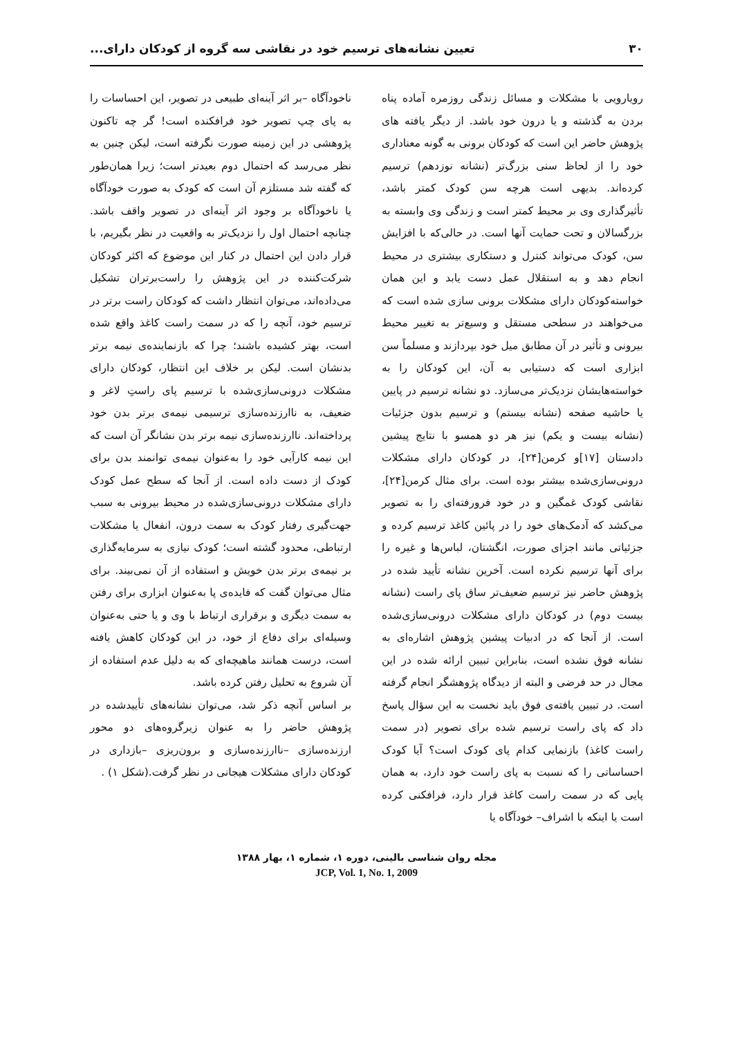۳۰ تعیین نشانه‌های ترسیم خود در نقاشی سه گروه از کودکان دارای...
رویارویی با مشکلات و مسائل زندگی روزمره آماده پناه بردن به گذشته و یا درون خود باشد. از دیگر یافته های پژوهش حاضر این است که کودکان برونی به گونه معناداری خود را از لحاظ سنی بزرگ‌تر (نشانه نوزدهم) ترسیم کرده‌اند. بدیهی است هرچه سن کودک کمتر باشد، تأثیرگذاری وی بر محیط کمتر است و زندگی وی وابسته به بزرگسالان و تحت حمایت آنها است. در حالی‌که با افزایش سن، کودک می‌تواند کنترل و دستکاری بیشتری در محیط انجام دهد و به استقلال عمل دست یابد و این همان خواسته‌کودکان دارای مشکلات برونی سازی شده است که می‌خواهند در سطحی مستقل و وسیع‌تر به تغییر محیط بیرونی و تأثیر در آن مطابق میل خود بپردازند و مسلماً سن ابزاری است که دستیابی به آن، این کودکان را به خواسته‌هایشان نزدیک‌تر می‌سازد. دو نشانه ترسیم در پایین یا حاشیه صفحه (نشانه بیستم) و ترسیم بدون جزئیات (نشانه بیست و یکم) نیز هر دو همسو با نتایج پیشین دادستان [۱۷]و کرمن[۲۴]، در کودکان دارای مشکلات درونی‌سازی‌شده بیشتر بوده است. برای مثال کرمن[۲۴]، نقاشی کودک غمگین و در خود فرورفته‌ای را به تصویر می‌کشد که آدمک‌های خود را در پائین کاغذ ترسیم کرده و جزئیاتی مانند اجزای صورت، انگشتان، لباس‌ها و غیره را برای آنها ترسیم نکرده است. آخرین نشانه تأیید شده در پژوهش حاضر نیز ترسیم ضعیف‌تر ساق پای راست (نشانه بیست دوم) در کودکان دارای مشکلات درونی‌سازی‌شده است. از آنجا که در ادبیات پیشین پژوهش اشاره‌ای به نشانه فوق نشده است، بنابراین تبیین ارائه شده در این مجال در حد فرضی و البته از دیدگاه پژوهشگر انجام گرفته است. در تبیین یافته‌ی فوق باید نخست به این سؤال پاسخ داد که پای راست ترسیم شده برای تصویر (در سمت راست کاغذ) بازنمایی کدام پای کودک است؟ آیا کودک احساساتی را که نسبت به پای راست خود دارد، به همان پایی که در سمت راست کاغذ قرار دارد، فرافکنی کرده است یا اینکه با اشراف– خودآگاه یا
ناخودآگاه –بر اثر آینه‌ای طبیعی در تصویر، این احساسات را به پای چپ تصویر خود فرافکنده است! گر چه تاکنون پژوهشی در این زمینه صورت نگرفته است، لیکن چنین به نظر می‌رسد که احتمال دوم بعیدتر است؛ زیرا همان‌طور که گفته شد مستلزم آن است که کودک به صورت خودآگاه یا ناخودآگاه بر وجود اثر آینه‌ای در تصویر واقف باشد. چنانچه احتمال اول را نزدیک‌تر به واقعیت در نظر بگیریم، با قرار دادن این احتمال در کنار این موضوع که اکثر کودکان شرکت‌کننده در این پژوهش را راست‌برتران تشکیل می‌داده‌اند، می‌توان انتظار داشت که کودکان راست برتر در ترسیم خود، آنچه را که در سمت راست کاغذ واقع شده است، بهتر کشیده باشند؛ چرا که بازنماینده‌ی نیمه برتر بدنشان است. لیکن بر خلاف این انتظار، کودکان دارای مشکلات درونی‌سازی‌شده با ترسیم پای راستِ لاغر و ضعیف، به ناارزنده‌سازی ترسیمی نیمه‌ی برتر بدن خود پرداخته‌اند. ناارزنده‌سازی نیمه برتر بدن نشانگر آن است که این نیمه کارآیی خود را به‌عنوان نیمه‌ی توانمند بدن برای کودک از دست داده است. از آنجا که سطح عمل کودک دارای مشکلات درونی‌سازی‌شده در محیط بیرونی به سبب جهت‌گیری رفتار کودک به سمت درون، انفعال یا مشکلات ارتباطی، محدود گشته است؛ کودک نیازی به سرمایه‌گذاری بر نیمه‌ی برتر بدن خویش و استفاده از آن نمی‌بیند. برای مثال می‌توان گفت که فایده‌ی پا به‌عنوان ابزاری برای رفتن به سمت دیگری و برقراری ارتباط با وی و یا حتی به‌عنوان وسیله‌ای برای دفاع از خود، در این کودکان کاهش یافته است، درست همانند ماهیچه‌ای که به دلیل عدم استفاده از آن شروع به تحلیل رفتن کرده باشد.
بر اساس آنچه ذکر شد، می‌توان نشانه‌های تأییدشده در پژوهش حاضر را به عنوان زیرگروه‌های دو محور ارزنده‌سازی –ناارزنده‌سازی و برون‌ریزی –بازداری در کودکان دارای مشکلات هیجانی در نظر گرفت.(شکل ۱) .
مجله روان شناسی بالینی، دوره ۱، شماره ۱، بهار ۱۳۸۸
JCP, Vol. 1, No. 1, 2009